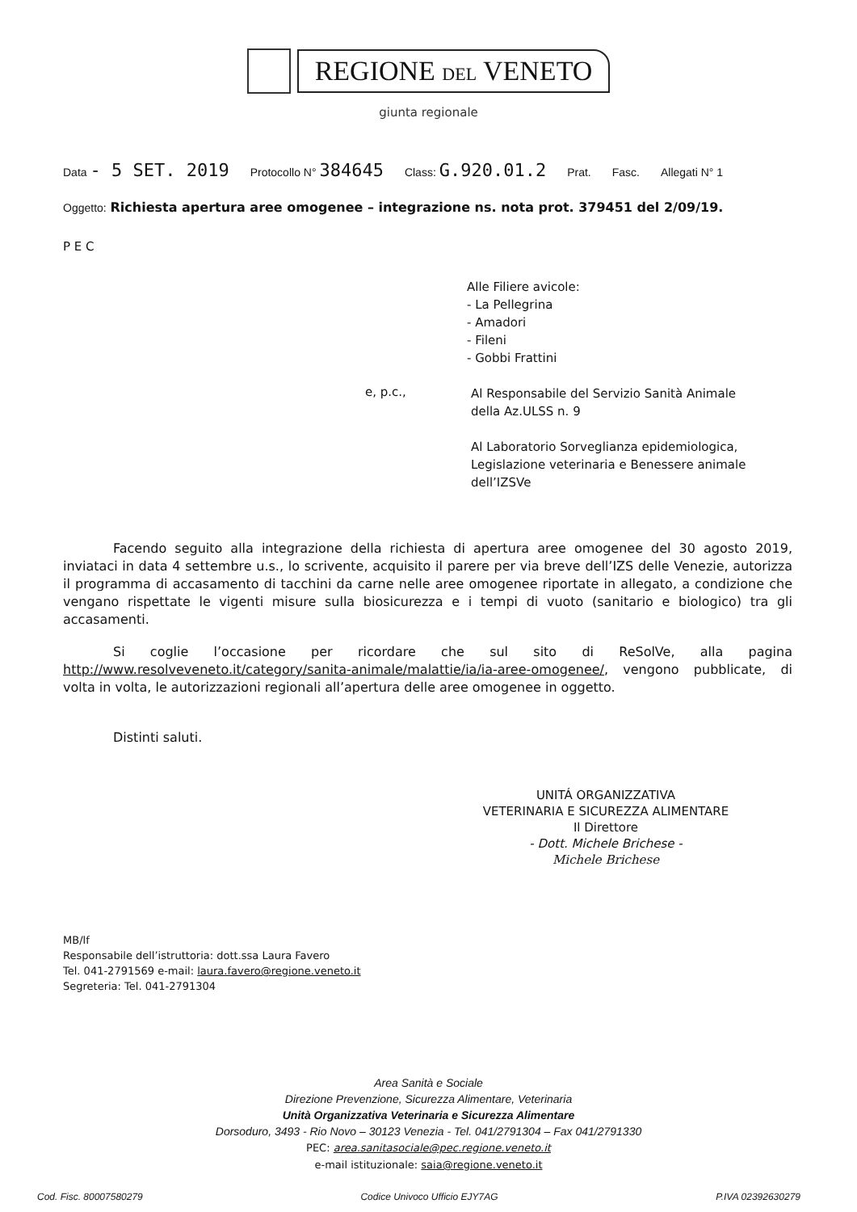REGIONE DEL VENETO
giunta regionale
Data - 5 SET. 2019 Protocollo N° 384645 Class: G.920.01.2 Prat. Fasc. Allegati N° 1
Oggetto: Richiesta apertura aree omogenee – integrazione ns. nota prot. 379451 del 2/09/19.
P E C
Alle Filiere avicole:
- La Pellegrina
- Amadori
- Fileni
- Gobbi Frattini
e, p.c.,
Al Responsabile del Servizio Sanità Animale
della Az.ULSS n. 9
Al Laboratorio Sorveglianza epidemiologica,
Legislazione veterinaria e Benessere animale
dell’IZSVe
Facendo seguito alla integrazione della richiesta di apertura aree omogenee del 30 agosto 2019, inviataci in data 4 settembre u.s., lo scrivente, acquisito il parere per via breve dell’IZS delle Venezie, autorizza il programma di accasamento di tacchini da carne nelle aree omogenee riportate in allegato, a condizione che vengano rispettate le vigenti misure sulla biosicurezza e i tempi di vuoto (sanitario e biologico) tra gli accasamenti.
Si coglie l’occasione per ricordare che sul sito di ReSolVe, alla pagina http://www.resolveveneto.it/category/sanita-animale/malattie/ia/ia-aree-omogenee/, vengono pubblicate, di volta in volta, le autorizzazioni regionali all’apertura delle aree omogenee in oggetto.
Distinti saluti.
UNITÁ ORGANIZZATIVA
VETERINARIA E SICUREZZA ALIMENTARE
Il Direttore
- Dott. Michele Brichese -
Michele Brichese
MB/lf
Responsabile dell’istruttoria: dott.ssa Laura Favero
Tel. 041-2791569 e-mail: laura.favero@regione.veneto.it
Segreteria: Tel. 041-2791304
Area Sanità e Sociale
Direzione Prevenzione, Sicurezza Alimentare, Veterinaria
Unità Organizzativa Veterinaria e Sicurezza Alimentare
Dorsoduro, 3493 - Rio Novo – 30123 Venezia - Tel. 041/2791304 – Fax 041/2791330
PEC: area.sanitasociale@pec.regione.veneto.it
e-mail istituzionale: saia@regione.veneto.it
Cod. Fisc. 80007580279 Codice Univoco Ufficio EJY7AG P.IVA 02392630279